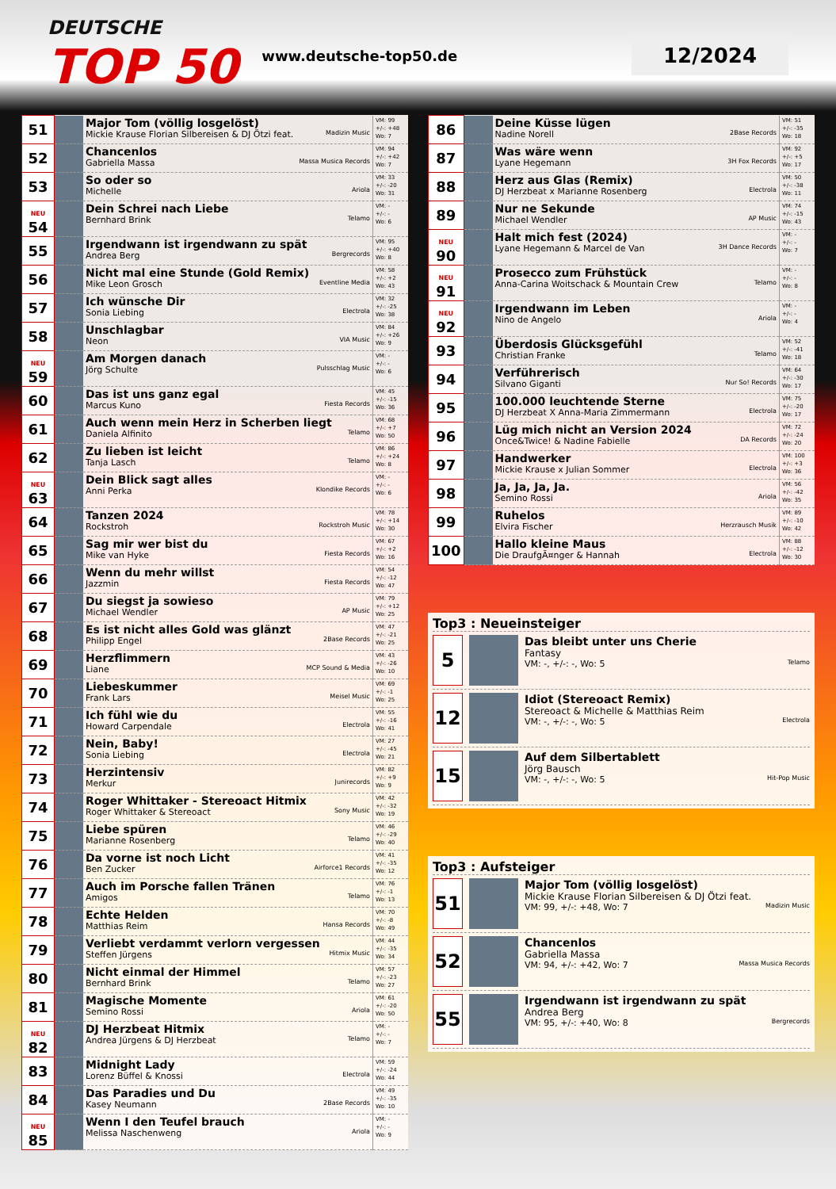DEUTSCHE
TOP 50
www.deutsche-top50.de
12/2024
| 51 | | Major Tom (völlig losgelöst) Mickie Krause Florian Silbereisen & DJ Ötzi feat. Madizin Music | VM: 99 +/-: +48 Wo: 7 |
| 52 | | Chancenlos Gabriella Massa Massa Musica Records | VM: 94 +/-: +42 Wo: 7 |
| 53 | | So oder so Michelle Ariola | VM: 33 +/-: -20 Wo: 31 |
| NEU 54 | | Dein Schrei nach Liebe Bernhard Brink Telamo | VM: - +/-: - Wo: 6 |
| 55 | | Irgendwann ist irgendwann zu spät Andrea Berg Bergrecords | VM: 95 +/-: +40 Wo: 8 |
| 56 | | Nicht mal eine Stunde (Gold Remix) Mike Leon Grosch Eventline Media | VM: 58 +/-: +2 Wo: 43 |
| 57 | | Ich wünsche Dir Sonia Liebing Electrola | VM: 32 +/-: -25 Wo: 38 |
| 58 | | Unschlagbar Neon VIA Music | VM: 84 +/-: +26 Wo: 9 |
| NEU 59 | | Am Morgen danach Jörg Schulte Pulsschlag Music | VM: - +/-: - Wo: 6 |
| 60 | | Das ist uns ganz egal Marcus Kuno Fiesta Records | VM: 45 +/-: -15 Wo: 36 |
| 61 | | Auch wenn mein Herz in Scherben liegt Daniela Alfinito Telamo | VM: 68 +/-: +7 Wo: 50 |
| 62 | | Zu lieben ist leicht Tanja Lasch Telamo | VM: 86 +/-: +24 Wo: 8 |
| NEU 63 | | Dein Blick sagt alles Anni Perka Klondike Records | VM: - +/-: - Wo: 6 |
| 64 | | Tanzen 2024 Rockstroh Rockstroh Music | VM: 78 +/-: +14 Wo: 30 |
| 65 | | Sag mir wer bist du Mike van Hyke Fiesta Records | VM: 67 +/-: +2 Wo: 16 |
| 66 | | Wenn du mehr willst Jazzmin Fiesta Records | VM: 54 +/-: -12 Wo: 47 |
| 67 | | Du siegst ja sowieso Michael Wendler AP Music | VM: 79 +/-: +12 Wo: 25 |
| 68 | | Es ist nicht alles Gold was glänzt Philipp Engel 2Base Records | VM: 47 +/-: -21 Wo: 25 |
| 69 | | Herzflimmern Liane MCP Sound & Media | VM: 43 +/-: -26 Wo: 10 |
| 70 | | Liebeskummer Frank Lars Meisel Music | VM: 69 +/-: -1 Wo: 25 |
| 71 | | Ich fühl wie du Howard Carpendale Electrola | VM: 55 +/-: -16 Wo: 41 |
| 72 | | Nein, Baby! Sonia Liebing Electrola | VM: 27 +/-: -45 Wo: 21 |
| 73 | | Herzintensiv Merkur Junirecords | VM: 82 +/-: +9 Wo: 9 |
| 74 | | Roger Whittaker - Stereoact Hitmix Roger Whittaker & Stereoact Sony Music | VM: 42 +/-: -32 Wo: 19 |
| 75 | | Liebe spüren Marianne Rosenberg Telamo | VM: 46 +/-: -29 Wo: 40 |
| 76 | | Da vorne ist noch Licht Ben Zucker Airforce1 Records | VM: 41 +/-: -35 Wo: 12 |
| 77 | | Auch im Porsche fallen Tränen Amigos Telamo | VM: 76 +/-: -1 Wo: 13 |
| 78 | | Echte Helden Matthias Reim Hansa Records | VM: 70 +/-: -8 Wo: 49 |
| 79 | | Verliebt verdammt verlorn vergessen Steffen Jürgens Hitmix Music | VM: 44 +/-: -35 Wo: 34 |
| 80 | | Nicht einmal der Himmel Bernhard Brink Telamo | VM: 57 +/-: -23 Wo: 27 |
| 81 | | Magische Momente Semino Rossi Ariola | VM: 61 +/-: -20 Wo: 50 |
| NEU 82 | | DJ Herzbeat Hitmix Andrea Jürgens & DJ Herzbeat Telamo | VM: - +/-: - Wo: 7 |
| 83 | | Midnight Lady Lorenz Büffel & Knossi Electrola | VM: 59 +/-: -24 Wo: 44 |
| 84 | | Das Paradies und Du Kasey Neumann 2Base Records | VM: 49 +/-: -35 Wo: 10 |
| NEU 85 | | Wenn I den Teufel brauch Melissa Naschenweng Ariola | VM: - +/-: - Wo: 9 |
| 86 | | Deine Küsse lügen Nadine Norell 2Base Records | VM: 51 +/-: -35 Wo: 18 |
| 87 | | Was wäre wenn Lyane Hegemann 3H Fox Records | VM: 92 +/-: +5 Wo: 17 |
| 88 | | Herz aus Glas (Remix) DJ Herzbeat x Marianne Rosenberg Electrola | VM: 50 +/-: -38 Wo: 11 |
| 89 | | Nur ne Sekunde Michael Wendler AP Music | VM: 74 +/-: -15 Wo: 43 |
| NEU 90 | | Halt mich fest (2024) Lyane Hegemann & Marcel de Van 3H Dance Records | VM: - +/-: - Wo: 7 |
| NEU 91 | | Prosecco zum Frühstück Anna-Carina Woitschack & Mountain Crew Telamo | VM: - +/-: - Wo: 8 |
| NEU 92 | | Irgendwann im Leben Nino de Angelo Ariola | VM: - +/-: - Wo: 4 |
| 93 | | Überdosis Glücksgefühl Christian Franke Telamo | VM: 52 +/-: -41 Wo: 18 |
| 94 | | Verführerisch Silvano Giganti Nur So! Records | VM: 64 +/-: -30 Wo: 17 |
| 95 | | 100.000 leuchtende Sterne DJ Herzbeat X Anna-Maria Zimmermann Electrola | VM: 75 +/-: -20 Wo: 17 |
| 96 | | Lüg mich nicht an Version 2024 Once&Twice! & Nadine Fabielle DA Records | VM: 72 +/-: -24 Wo: 20 |
| 97 | | Handwerker Mickie Krause x Julian Sommer Electrola | VM: 100 +/-: +3 Wo: 36 |
| 98 | | Ja, Ja, Ja, Ja. Semino Rossi Ariola | VM: 56 +/-: -42 Wo: 35 |
| 99 | | Ruhelos Elvira Fischer Herzrausch Musik | VM: 89 +/-: -10 Wo: 42 |
| 100 | | Hallo kleine Maus Die DraufgÃ¤nger & Hannah Electrola | VM: 88 +/-: -12 Wo: 30 |
Top3 : Neueinsteiger
5
Das bleibt unter uns Cherie
Fantasy
VM: -, +/-: -, Wo: 5 Telamo
12
Idiot (Stereoact Remix)
Stereoact & Michelle & Matthias Reim
VM: -, +/-: -, Wo: 5 Electrola
15
Auf dem Silbertablett
Jörg Bausch
VM: -, +/-: -, Wo: 5 Hit-Pop Music
Top3 : Aufsteiger
51
Major Tom (völlig losgelöst)
Mickie Krause Florian Silbereisen & DJ Ötzi feat.
VM: 99, +/-: +48, Wo: 7 Madizin Music
52
Chancenlos
Gabriella Massa
VM: 94, +/-: +42, Wo: 7 Massa Musica Records
55
Irgendwann ist irgendwann zu spät
Andrea Berg
VM: 95, +/-: +40, Wo: 8 Bergrecords